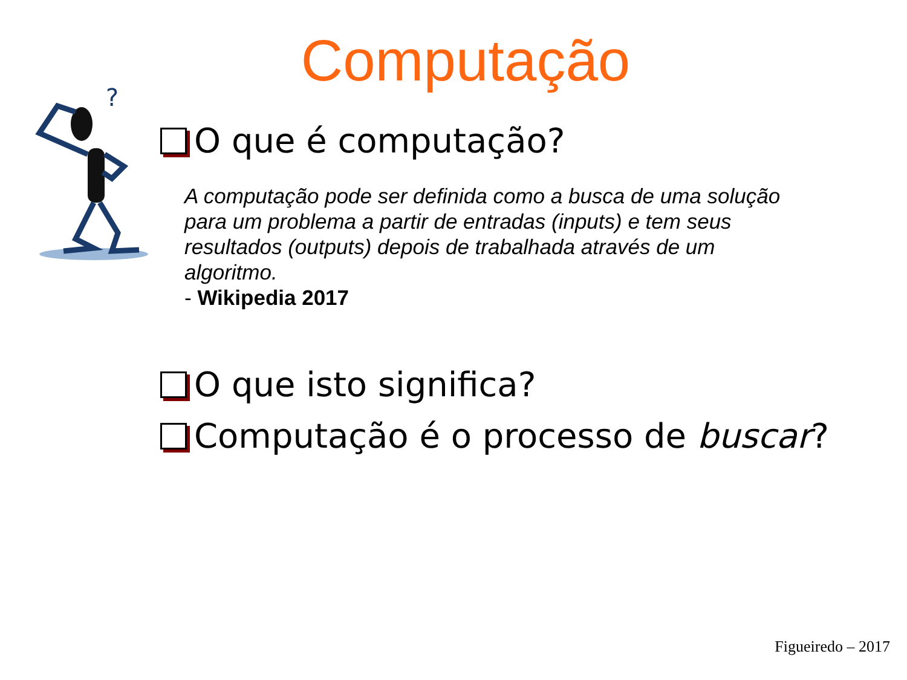Computação
?
O que é computação?
A computação pode ser definida como a busca de uma solução para um problema a partir de entradas (inputs) e tem seus resultados (outputs) depois de trabalhada através de um algoritmo.
- Wikipedia 2017
O que isto significa?
Computação é o processo de buscar?
Figueiredo – 2017